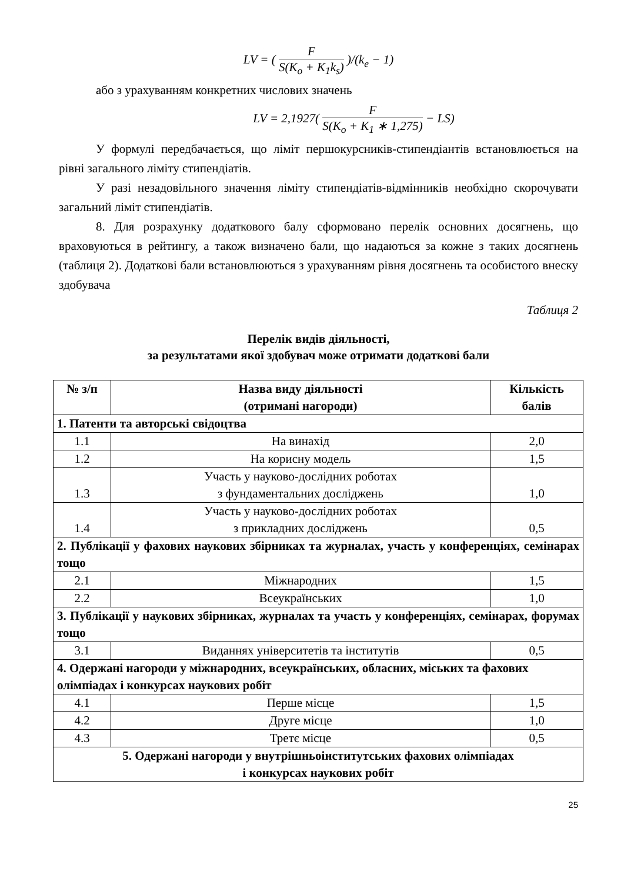LV = ( F S(K<sub>o</sub> + K<sub>1</sub>k<sub>s</sub>) )/(k<sub>e</sub> − 1)
або з урахуванням конкретних числових значень
LV = 2,1927( F S(K<sub>o</sub> + K<sub>1</sub> ∗ 1,275) − LS)
У формулі передбачається, що ліміт першокурсників-стипендіантів встановлюється на рівні загального ліміту стипендіатів.
У разі незадовільного значення ліміту стипендіатів-відмінників необхідно скорочувати загальний ліміт стипендіатів.
8. Для розрахунку додаткового балу сформовано перелік основних досягнень, що враховуються в рейтингу, а також визначено бали, що надаються за кожне з таких досягнень (таблиця 2). Додаткові бали встановлюються з урахуванням рівня досягнень та особистого внеску здобувача
Таблиця 2
Перелік видів діяльності,
за результатами якої здобувач може отримати додаткові бали
| № з/п | Назва виду діяльності (отримані нагороди) | Кількість балів |
| --- | --- | --- |
| 1. Патенти та авторські свідоцтва | | |
| 1.1 | На винахід | 2,0 |
| 1.2 | На корисну модель | 1,5 |
| 1.3 | Участь у науково-дослідних роботах з фундаментальних досліджень | 1,0 |
| 1.4 | Участь у науково-дослідних роботах з прикладних досліджень | 0,5 |
| 2. Публікації у фахових наукових збірниках та журналах, участь у конференціях, семінарах тощо | | |
| 2.1 | Міжнародних | 1,5 |
| 2.2 | Всеукраїнських | 1,0 |
| 3. Публікації у наукових збірниках, журналах та участь у конференціях, семінарах, форумах тощо | | |
| 3.1 | Виданнях університетів та інститутів | 0,5 |
| 4. Одержані нагороди у міжнародних, всеукраїнських, обласних, міських та фахових олімпіадах і конкурсах наукових робіт | | |
| 4.1 | Перше місце | 1,5 |
| 4.2 | Друге місце | 1,0 |
| 4.3 | Третє місце | 0,5 |
| 5. Одержані нагороди у внутрішньоінститутських фахових олімпіадах і конкурсах наукових робіт | | |
25